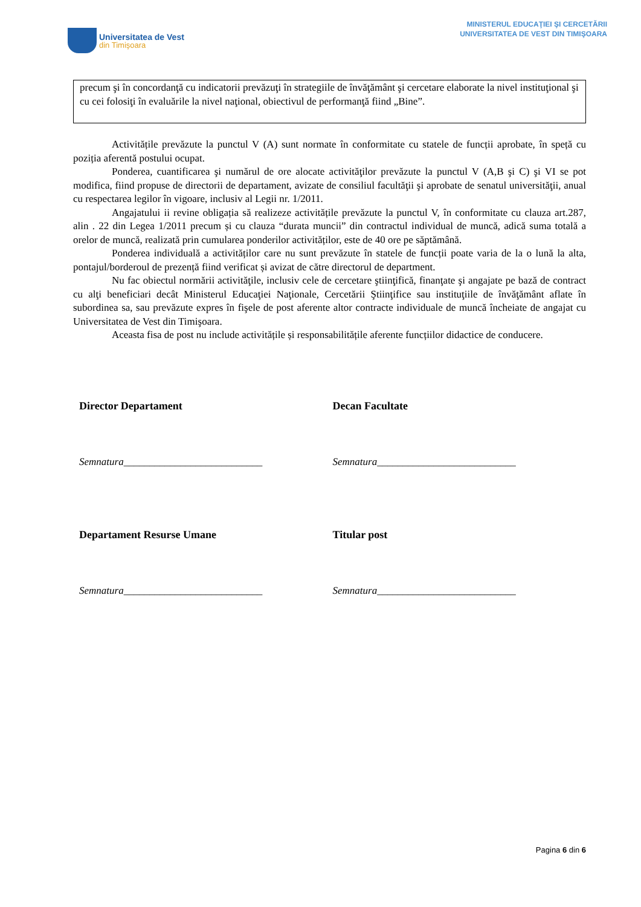Universitatea de Vest
din Timişoara
MINISTERUL EDUCAŢIEI ŞI CERCETĂRII
UNIVERSITATEA DE VEST DIN TIMIŞOARA
precum şi în concordanţă cu indicatorii prevăzuţi în strategiile de învăţământ şi cercetare elaborate la nivel instituţional şi cu cei folosiţi în evaluările la nivel naţional, obiectivul de performanţă fiind „Bine”.
Activitățile prevăzute la punctul V (A) sunt normate în conformitate cu statele de funcții aprobate, în speță cu poziția aferentă postului ocupat.
Ponderea, cuantificarea şi numărul de ore alocate activităţilor prevăzute la punctul V (A,B şi C) şi VI se pot modifica, fiind propuse de directorii de departament, avizate de consiliul facultăţii şi aprobate de senatul universităţii, anual cu respectarea legilor în vigoare, inclusiv al Legii nr. 1/2011.
Angajatului ii revine obligația să realizeze activitățile prevăzute la punctul V, în conformitate cu clauza art.287, alin . 22 din Legea 1/2011 precum și cu clauza “durata muncii” din contractul individual de muncă, adică suma totală a orelor de muncă, realizată prin cumularea ponderilor activităților, este de 40 ore pe săptămână.
Ponderea individuală a activităților care nu sunt prevăzute în statele de funcții poate varia de la o lună la alta, pontajul/borderoul de prezență fiind verificat și avizat de către directorul de department.
Nu fac obiectul normării activităţile, inclusiv cele de cercetare ştiinţifică, finanţate şi angajate pe bază de contract cu alţi beneficiari decât Ministerul Educaţiei Naţionale, Cercetării Ştiinţifice sau instituţiile de învăţământ aflate în subordinea sa, sau prevăzute expres în fişele de post aferente altor contracte individuale de muncă încheiate de angajat cu Universitatea de Vest din Timişoara.
Aceasta fisa de post nu include activitățile și responsabilitățile aferente funcțiilor didactice de conducere.
Director Departament
Semnatura___________________________
Decan Facultate
Semnatura___________________________
Departament Resurse Umane
Semnatura___________________________
Titular post
Semnatura___________________________
Pagina 6 din 6